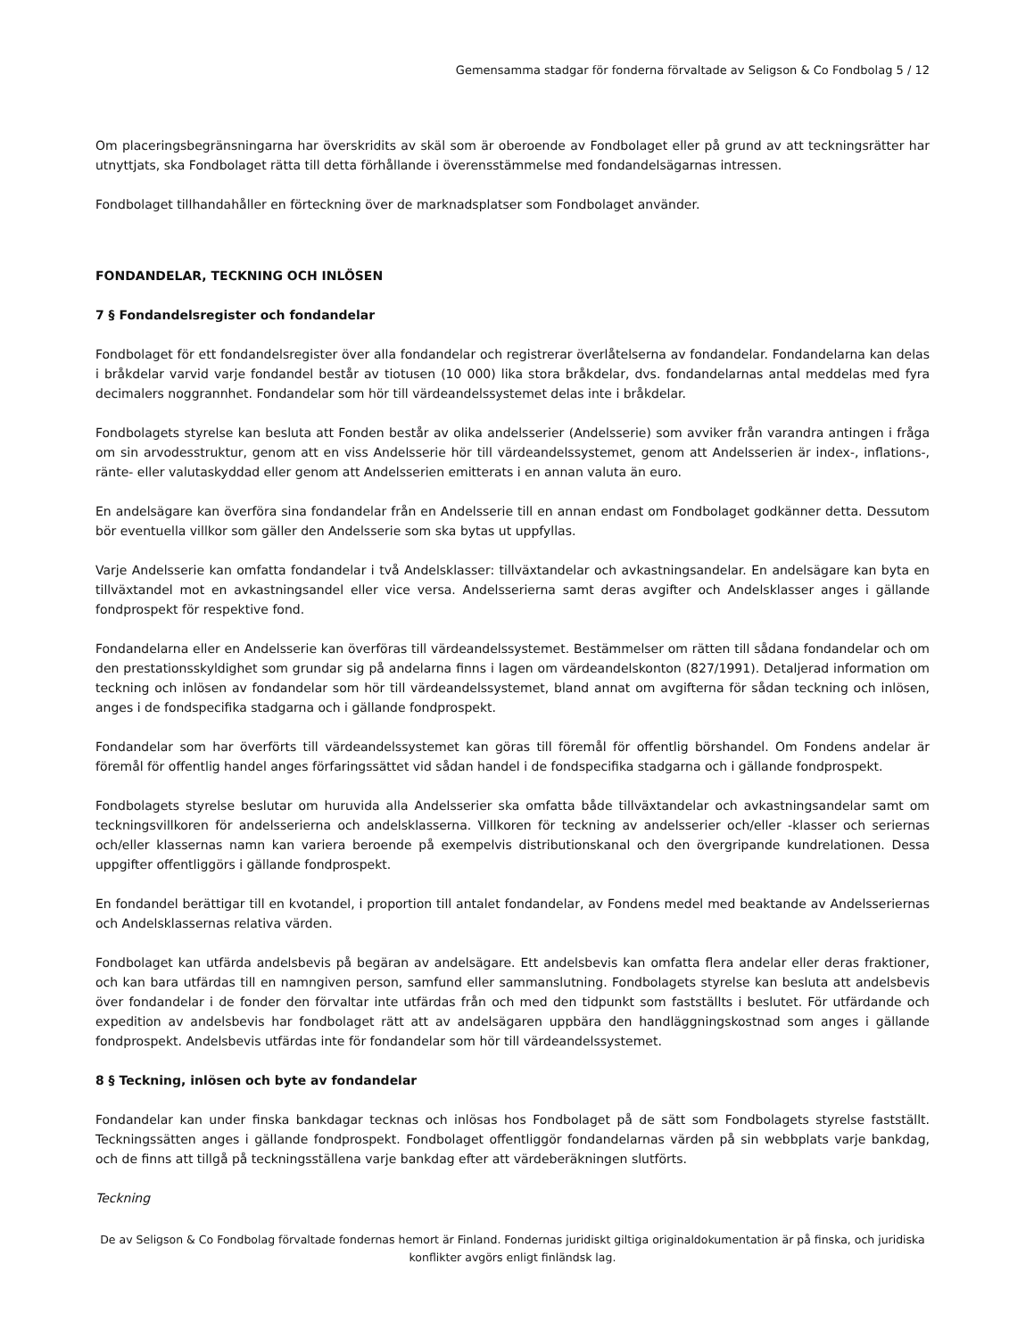Gemensamma stadgar för fonderna förvaltade av Seligson & Co Fondbolag 5 / 12
Om placeringsbegränsningarna har överskridits av skäl som är oberoende av Fondbolaget eller på grund av att teckningsrätter har utnyttjats, ska Fondbolaget rätta till detta förhållande i överensstämmelse med fondandelsägarnas intressen.
Fondbolaget tillhandahåller en förteckning över de marknadsplatser som Fondbolaget använder.
FONDANDELAR, TECKNING OCH INLÖSEN
7 § Fondandelsregister och fondandelar
Fondbolaget för ett fondandelsregister över alla fondandelar och registrerar överlåtelserna av fondandelar. Fondandelarna kan delas i bråkdelar varvid varje fondandel består av tiotusen (10 000) lika stora bråkdelar, dvs. fondandelarnas antal meddelas med fyra decimalers noggrannhet. Fondandelar som hör till värdeandelssystemet delas inte i bråkdelar.
Fondbolagets styrelse kan besluta att Fonden består av olika andelsserier (Andelsserie) som avviker från varandra antingen i fråga om sin arvodesstruktur, genom att en viss Andelsserie hör till värdeandelssystemet, genom att Andelsserien är index-, inflations-, ränte- eller valutaskyddad eller genom att Andelsserien emitterats i en annan valuta än euro.
En andelsägare kan överföra sina fondandelar från en Andelsserie till en annan endast om Fondbolaget godkänner detta. Dessutom bör eventuella villkor som gäller den Andelsserie som ska bytas ut uppfyllas.
Varje Andelsserie kan omfatta fondandelar i två Andelsklasser: tillväxtandelar och avkastningsandelar. En andelsägare kan byta en tillväxtandel mot en avkastningsandel eller vice versa. Andelsserierna samt deras avgifter och Andelsklasser anges i gällande fondprospekt för respektive fond.
Fondandelarna eller en Andelsserie kan överföras till värdeandelssystemet. Bestämmelser om rätten till sådana fondandelar och om den prestationsskyldighet som grundar sig på andelarna finns i lagen om värdeandelskonton (827/1991). Detaljerad information om teckning och inlösen av fondandelar som hör till värdeandelssystemet, bland annat om avgifterna för sådan teckning och inlösen, anges i de fondspecifika stadgarna och i gällande fondprospekt.
Fondandelar som har överförts till värdeandelssystemet kan göras till föremål för offentlig börshandel. Om Fondens andelar är föremål för offentlig handel anges förfaringssättet vid sådan handel i de fondspecifika stadgarna och i gällande fondprospekt.
Fondbolagets styrelse beslutar om huruvida alla Andelsserier ska omfatta både tillväxtandelar och avkastningsandelar samt om teckningsvillkoren för andelsserierna och andelsklasserna. Villkoren för teckning av andelsserier och/eller -klasser och seriernas och/eller klassernas namn kan variera beroende på exempelvis distributionskanal och den övergripande kundrelationen. Dessa uppgifter offentliggörs i gällande fondprospekt.
En fondandel berättigar till en kvotandel, i proportion till antalet fondandelar, av Fondens medel med beaktande av Andelsseriernas och Andelsklassernas relativa värden.
Fondbolaget kan utfärda andelsbevis på begäran av andelsägare. Ett andelsbevis kan omfatta flera andelar eller deras fraktioner, och kan bara utfärdas till en namngiven person, samfund eller sammanslutning. Fondbolagets styrelse kan besluta att andelsbevis över fondandelar i de fonder den förvaltar inte utfärdas från och med den tidpunkt som fastställts i beslutet. För utfärdande och expedition av andelsbevis har fondbolaget rätt att av andelsägaren uppbära den handläggningskostnad som anges i gällande fondprospekt. Andelsbevis utfärdas inte för fondandelar som hör till värdeandelssystemet.
8 § Teckning, inlösen och byte av fondandelar
Fondandelar kan under finska bankdagar tecknas och inlösas hos Fondbolaget på de sätt som Fondbolagets styrelse fastställt. Teckningssätten anges i gällande fondprospekt. Fondbolaget offentliggör fondandelarnas värden på sin webbplats varje bankdag, och de finns att tillgå på teckningsställena varje bankdag efter att värdeberäkningen slutförts.
Teckning
De av Seligson & Co Fondbolag förvaltade fondernas hemort är Finland. Fondernas juridiskt giltiga originaldokumentation är på finska, och juridiska konflikter avgörs enligt finländsk lag.